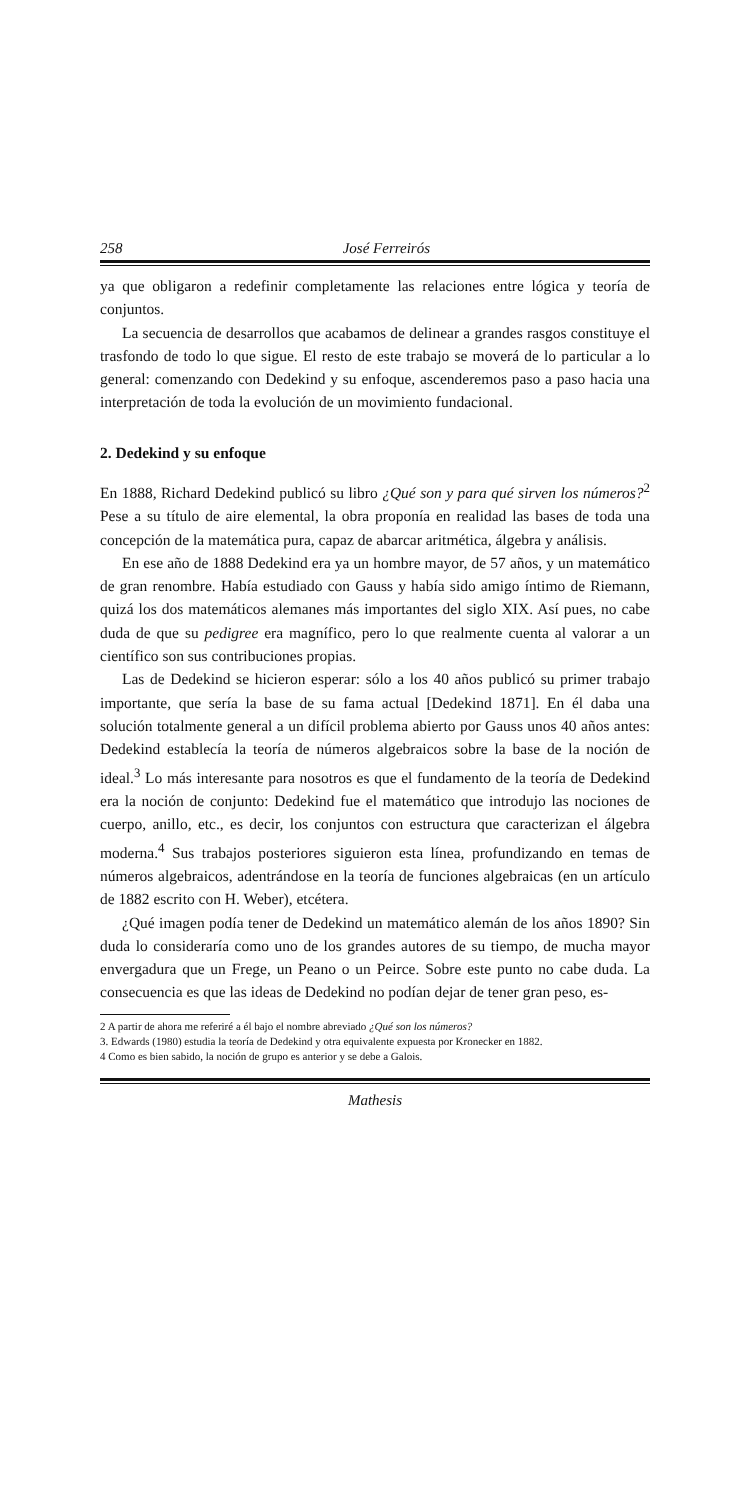258 José Ferreirós
ya que obligaron a redefinir completamente las relaciones entre lógica y teoría de conjuntos.
La secuencia de desarrollos que acabamos de delinear a grandes rasgos constituye el trasfondo de todo lo que sigue. El resto de este trabajo se moverá de lo particular a lo general: comenzando con Dedekind y su enfoque, ascenderemos paso a paso hacia una interpretación de toda la evolución de un movimiento fundacional.
2. Dedekind y su enfoque
En 1888, Richard Dedekind publicó su libro ¿Qué son y para qué sirven los números?<sup>2</sup> Pese a su título de aire elemental, la obra proponía en realidad las bases de toda una concepción de la matemática pura, capaz de abarcar aritmética, álgebra y análisis.
En ese año de 1888 Dedekind era ya un hombre mayor, de 57 años, y un matemático de gran renombre. Había estudiado con Gauss y había sido amigo íntimo de Riemann, quizá los dos matemáticos alemanes más importantes del siglo XIX. Así pues, no cabe duda de que su pedigree era magnífico, pero lo que realmente cuenta al valorar a un científico son sus contribuciones propias.
Las de Dedekind se hicieron esperar: sólo a los 40 años publicó su primer trabajo importante, que sería la base de su fama actual [Dedekind 1871]. En él daba una solución totalmente general a un difícil problema abierto por Gauss unos 40 años antes: Dedekind establecía la teoría de números algebraicos sobre la base de la noción de ideal.<sup>3</sup> Lo más interesante para nosotros es que el fundamento de la teoría de Dedekind era la noción de conjunto: Dedekind fue el matemático que introdujo las nociones de cuerpo, anillo, etc., es decir, los conjuntos con estructura que caracterizan el álgebra moderna.<sup>4</sup> Sus trabajos posteriores siguieron esta línea, profundizando en temas de números algebraicos, adentrándose en la teoría de funciones algebraicas (en un artículo de 1882 escrito con H. Weber), etcétera.
¿Qué imagen podía tener de Dedekind un matemático alemán de los años 1890? Sin duda lo consideraría como uno de los grandes autores de su tiempo, de mucha mayor envergadura que un Frege, un Peano o un Peirce. Sobre este punto no cabe duda. La consecuencia es que las ideas de Dedekind no podían dejar de tener gran peso, es-
2 A partir de ahora me referiré a él bajo el nombre abreviado ¿Qué son los números?
3. Edwards (1980) estudia la teoría de Dedekind y otra equivalente expuesta por Kronecker en 1882.
4 Como es bien sabido, la noción de grupo es anterior y se debe a Galois.
Mathesis